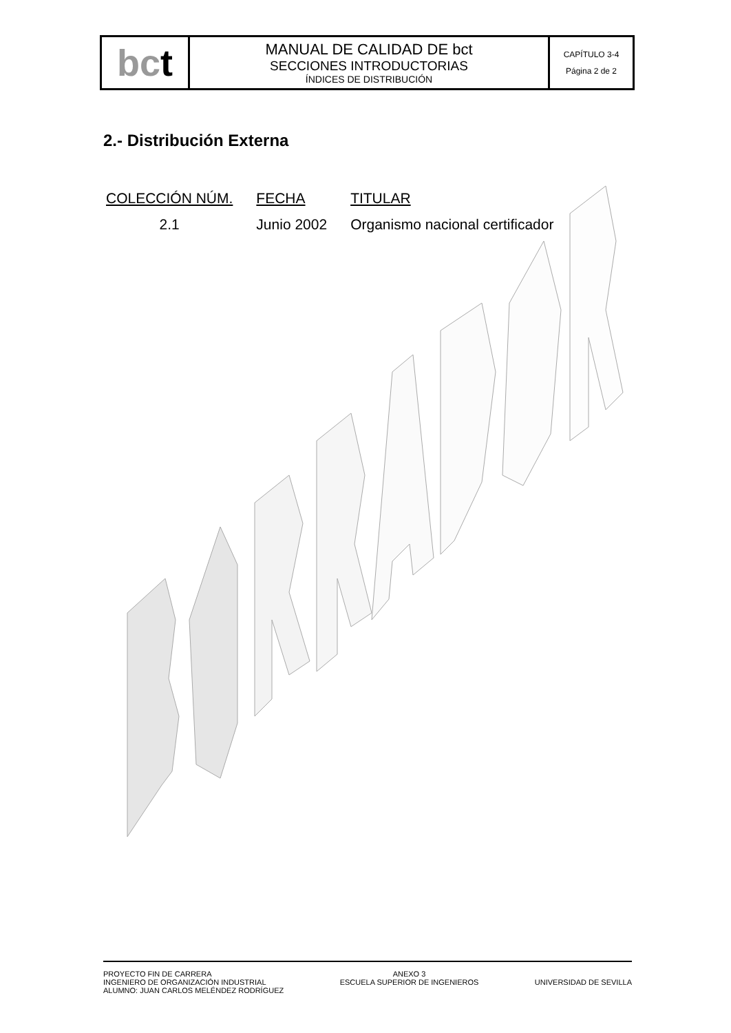| bc t | MANUAL DE CALIDAD DE bct SECCIONES INTRODUCTORIAS ÍNDICES DE DISTRIBUCIÓN | CAPÍTULO 3-4 Página 2 de 2 |
2.- Distribución Externa
| COLECCIÓN NÚM. | FECHA | TITULAR |
| --- | --- | --- |
| 2.1 | Junio 2002 | Organismo nacional certificador |
PROYECTO FIN DE CARRERA
INGENIERO DE ORGANIZACIÓN INDUSTRIAL
ALUMNO: JUAN CARLOS MELÉNDEZ RODRÍGUEZ
ANEXO 3
ESCUELA SUPERIOR DE INGENIEROS
UNIVERSIDAD DE SEVILLA